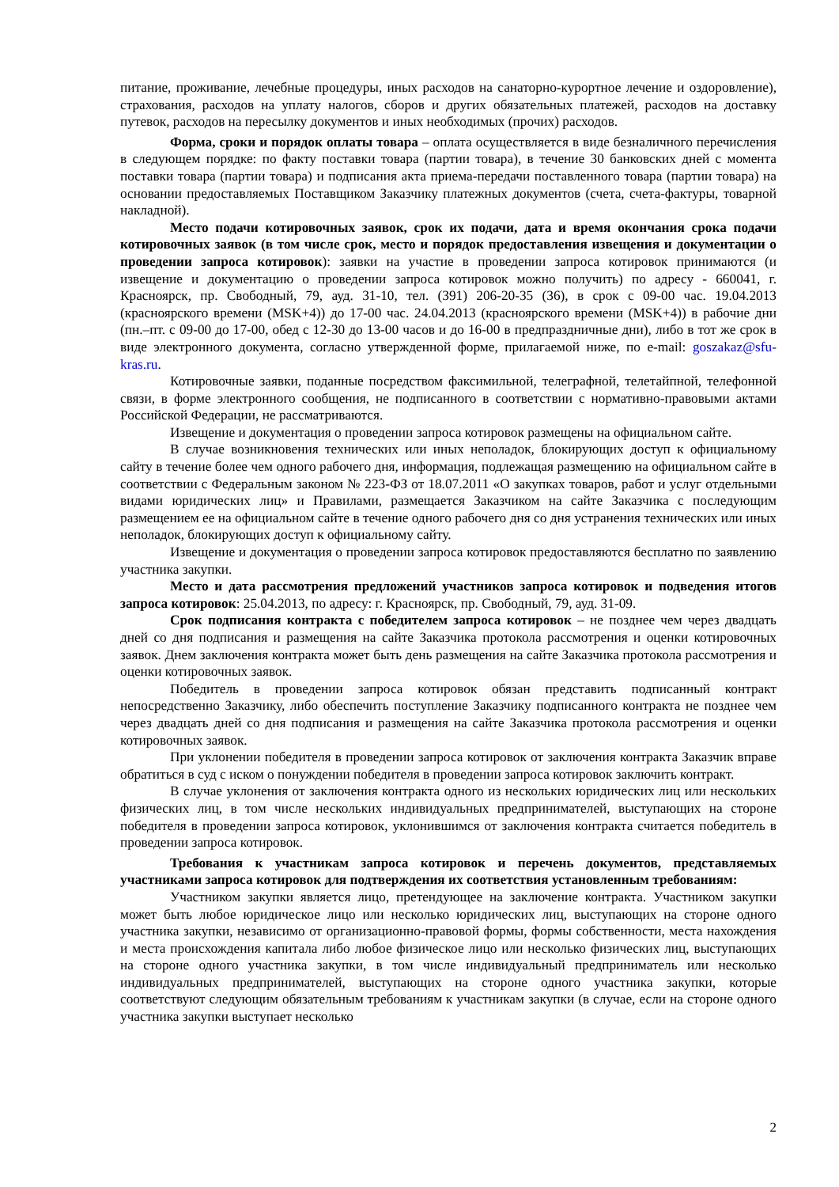питание, проживание, лечебные процедуры, иных расходов на санаторно-курортное лечение и оздоровление), страхования, расходов на уплату налогов, сборов и других обязательных платежей, расходов на доставку путевок, расходов на пересылку документов и иных необходимых (прочих) расходов.
Форма, сроки и порядок оплаты товара – оплата осуществляется в виде безналичного перечисления в следующем порядке: по факту поставки товара (партии товара), в течение 30 банковских дней с момента поставки товара (партии товара) и подписания акта приема-передачи поставленного товара (партии товара) на основании предоставляемых Поставщиком Заказчику платежных документов (счета, счета-фактуры, товарной накладной).
Место подачи котировочных заявок, срок их подачи, дата и время окончания срока подачи котировочных заявок (в том числе срок, место и порядок предоставления извещения и документации о проведении запроса котировок): заявки на участие в проведении запроса котировок принимаются (и извещение и документацию о проведении запроса котировок можно получить) по адресу - 660041, г. Красноярск, пр. Свободный, 79, ауд. 31-10, тел. (391) 206-20-35 (36), в срок с 09-00 час. 19.04.2013 (красноярского времени (MSK+4)) до 17-00 час. 24.04.2013 (красноярского времени (MSK+4)) в рабочие дни (пн.–пт. с 09-00 до 17-00, обед с 12-30 до 13-00 часов и до 16-00 в предпраздничные дни), либо в тот же срок в виде электронного документа, согласно утвержденной форме, прилагаемой ниже, по e-mail: goszakaz@sfu-kras.ru.
Котировочные заявки, поданные посредством факсимильной, телеграфной, телетайпной, телефонной связи, в форме электронного сообщения, не подписанного в соответствии с нормативно-правовыми актами Российской Федерации, не рассматриваются.
Извещение и документация о проведении запроса котировок размещены на официальном сайте.
В случае возникновения технических или иных неполадок, блокирующих доступ к официальному сайту в течение более чем одного рабочего дня, информация, подлежащая размещению на официальном сайте в соответствии с Федеральным законом № 223-ФЗ от 18.07.2011 «О закупках товаров, работ и услуг отдельными видами юридических лиц» и Правилами, размещается Заказчиком на сайте Заказчика с последующим размещением ее на официальном сайте в течение одного рабочего дня со дня устранения технических или иных неполадок, блокирующих доступ к официальному сайту.
Извещение и документация о проведении запроса котировок предоставляются бесплатно по заявлению участника закупки.
Место и дата рассмотрения предложений участников запроса котировок и подведения итогов запроса котировок: 25.04.2013, по адресу: г. Красноярск, пр. Свободный, 79, ауд. 31-09.
Срок подписания контракта с победителем запроса котировок – не позднее чем через двадцать дней со дня подписания и размещения на сайте Заказчика протокола рассмотрения и оценки котировочных заявок. Днем заключения контракта может быть день размещения на сайте Заказчика протокола рассмотрения и оценки котировочных заявок.
Победитель в проведении запроса котировок обязан представить подписанный контракт непосредственно Заказчику, либо обеспечить поступление Заказчику подписанного контракта не позднее чем через двадцать дней со дня подписания и размещения на сайте Заказчика протокола рассмотрения и оценки котировочных заявок.
При уклонении победителя в проведении запроса котировок от заключения контракта Заказчик вправе обратиться в суд с иском о понуждении победителя в проведении запроса котировок заключить контракт.
В случае уклонения от заключения контракта одного из нескольких юридических лиц или нескольких физических лиц, в том числе нескольких индивидуальных предпринимателей, выступающих на стороне победителя в проведении запроса котировок, уклонившимся от заключения контракта считается победитель в проведении запроса котировок.
Требования к участникам запроса котировок и перечень документов, представляемых участниками запроса котировок для подтверждения их соответствия установленным требованиям:
Участником закупки является лицо, претендующее на заключение контракта. Участником закупки может быть любое юридическое лицо или несколько юридических лиц, выступающих на стороне одного участника закупки, независимо от организационно-правовой формы, формы собственности, места нахождения и места происхождения капитала либо любое физическое лицо или несколько физических лиц, выступающих на стороне одного участника закупки, в том числе индивидуальный предприниматель или несколько индивидуальных предпринимателей, выступающих на стороне одного участника закупки, которые соответствуют следующим обязательным требованиям к участникам закупки (в случае, если на стороне одного участника закупки выступает несколько
2